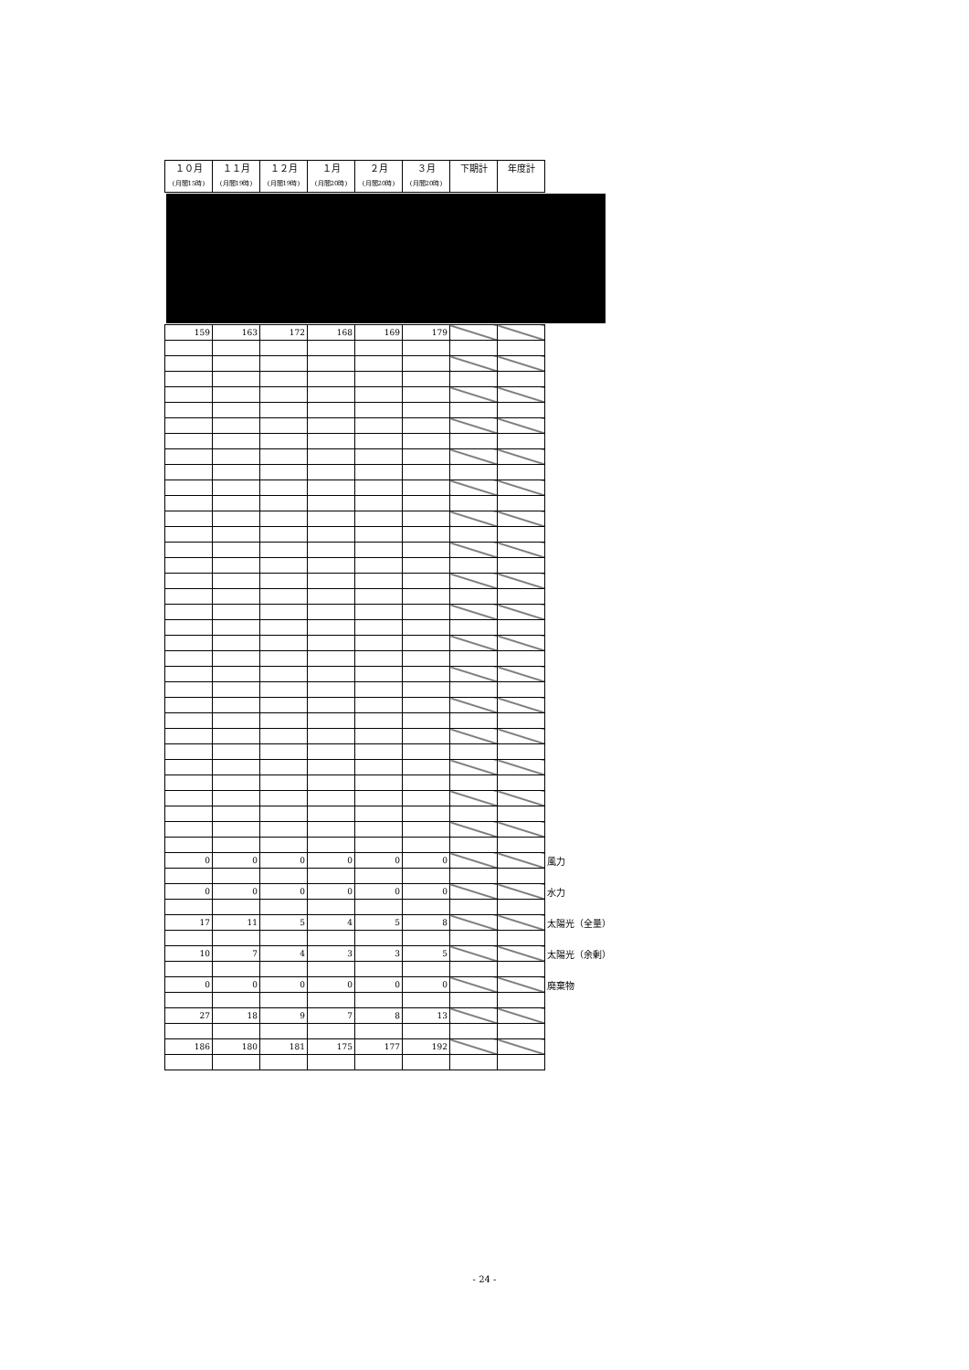| １０月 (月間15時) | １１月 (月間19時) | １２月 (月間19時) | １月 (月間20時) | ２月 (月間20時) | ３月 (月間20時) | 下期計 | 年度計 |
| --- | --- | --- | --- | --- | --- | --- | --- |
| 159 | 163 | 172 | 168 | 169 | 179 | | | |
| 0 | 0 | 0 | 0 | 0 | 0 | | | 風力 |
| 0 | 0 | 0 | 0 | 0 | 0 | | | 水力 |
| 17 | 11 | 5 | 4 | 5 | 8 | | | 太陽光（全量） |
| 10 | 7 | 4 | 3 | 3 | 5 | | | 太陽光（余剰） |
| 0 | 0 | 0 | 0 | 0 | 0 | | | 廃棄物 |
| 27 | 18 | 9 | 7 | 8 | 13 | | | |
| 186 | 180 | 181 | 175 | 177 | 192 | | | |
- 24 -